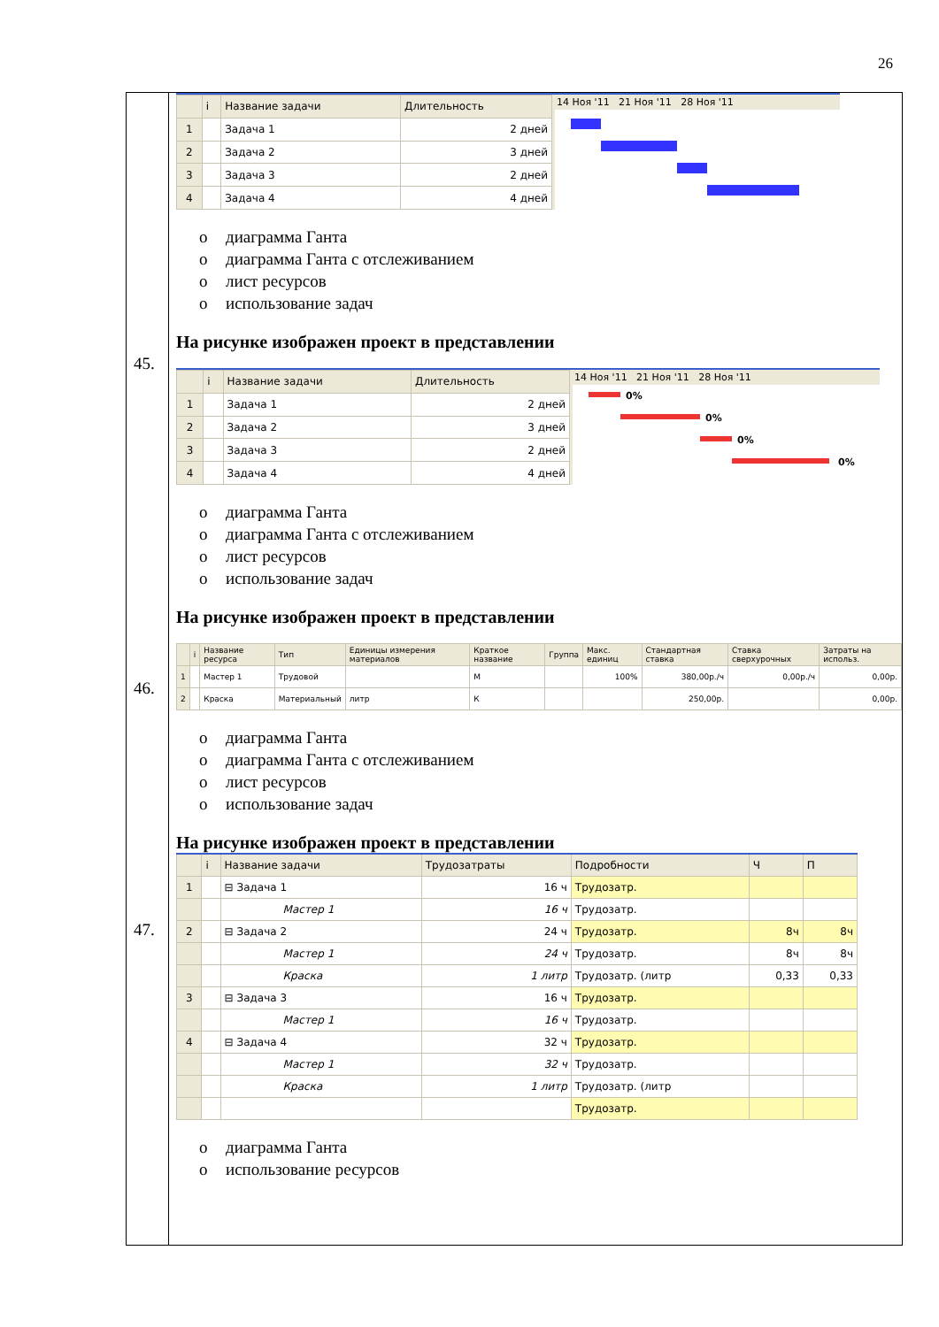26
45.
46.
47.
| | i | Название задачи | Длительность |
| --- | --- | --- | --- |
| 1 | | Задача 1 | 2 дней |
| 2 | | Задача 2 | 3 дней |
| 3 | | Задача 3 | 2 дней |
| 4 | | Задача 4 | 4 дней |
14 Ноя '11 21 Ноя '11 28 Ноя '11
o диаграмма Ганта
o диаграмма Ганта с отслеживанием
o лист ресурсов
o использование задач
На рисунке изображен проект в представлении
| | i | Название задачи | Длительность |
| --- | --- | --- | --- |
| 1 | | Задача 1 | 2 дней |
| 2 | | Задача 2 | 3 дней |
| 3 | | Задача 3 | 2 дней |
| 4 | | Задача 4 | 4 дней |
14 Ноя '11 21 Ноя '11 28 Ноя '11
0%
0%
0%
0%
o диаграмма Ганта
o диаграмма Ганта с отслеживанием
o лист ресурсов
o использование задач
На рисунке изображен проект в представлении
| | i | Название ресурса | Тип | Единицы измерения материалов | Краткое название | Группа | Макс. единиц | Стандартная ставка | Ставка сверхурочных | Затраты на использ. |
| --- | --- | --- | --- | --- | --- | --- | --- | --- | --- | --- |
| 1 | | Мастер 1 | Трудовой | | М | | 100% | 380,00р./ч | 0,00р./ч | 0,00р. |
| 2 | | Краска | Материальный | литр | К | | | 250,00р. | | 0,00р. |
o диаграмма Ганта
o диаграмма Ганта с отслеживанием
o лист ресурсов
o использование задач
На рисунке изображен проект в представлении
| | i | Название задачи | Трудозатраты | Подробности | Ч | П |
| --- | --- | --- | --- | --- | --- | --- |
| 1 | | ⊟ Задача 1 | 16 ч | Трудозатр. | | |
| | | Мастер 1 | 16 ч | Трудозатр. | | |
| 2 | | ⊟ Задача 2 | 24 ч | Трудозатр. | 8ч | 8ч |
| | | Мастер 1 | 24 ч | Трудозатр. | 8ч | 8ч |
| | | Краска | 1 литр | Трудозатр. (литр | 0,33 | 0,33 |
| 3 | | ⊟ Задача 3 | 16 ч | Трудозатр. | | |
| | | Мастер 1 | 16 ч | Трудозатр. | | |
| 4 | | ⊟ Задача 4 | 32 ч | Трудозатр. | | |
| | | Мастер 1 | 32 ч | Трудозатр. | | |
| | | Краска | 1 литр | Трудозатр. (литр | | |
| | | | | Трудозатр. | | |
o диаграмма Ганта
o использование ресурсов